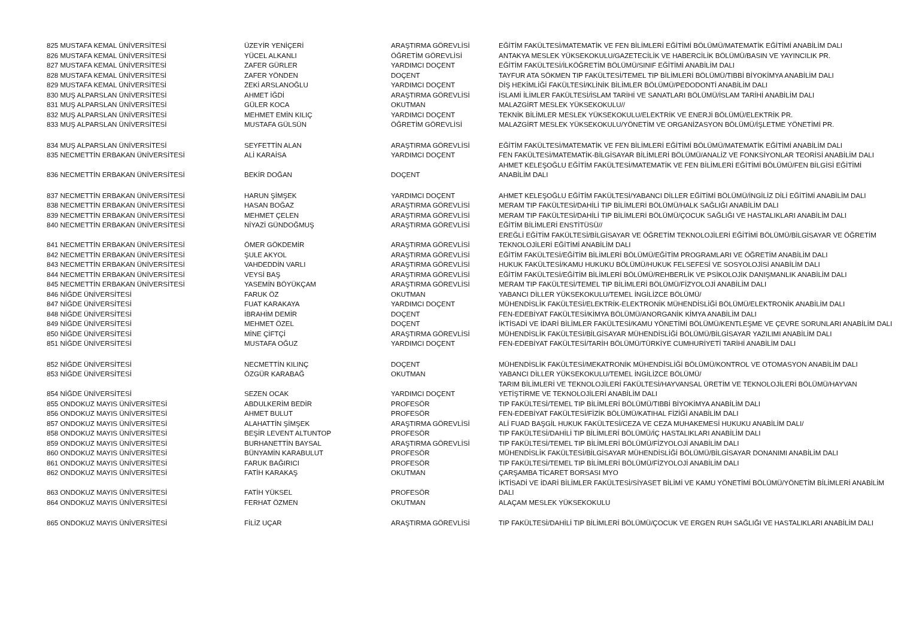| 825 MUSTAFA KEMAL ÜNİVERSİTESİ | ÜZEYİR YENİÇERİ | ARAŞTIRMA GÖREVLİSİ | EĞİTİM FAKÜLTESİ/MATEMATİK VE FEN BİLİMLERİ EĞİTİMİ BÖLÜMÜ/MATEMATİK EĞİTİMİ ANABİLİM DALI |
| 826 MUSTAFA KEMAL ÜNİVERSİTESİ | YÜCEL ALKANLI | ÖĞRETİM GÖREVLİSİ | ANTAKYA MESLEK YÜKSEKOKULU/GAZETECİLİK VE HABERCİLİK BÖLÜMÜ/BASIN VE YAYINCILIK PR. |
| 827 MUSTAFA KEMAL ÜNİVERSİTESİ | ZAFER GÜRLER | YARDIMCI DOÇENT | EĞİTİM FAKÜLTESİ/İLKÖĞRETİM BÖLÜMÜ/SINIF EĞİTİMİ ANABİLİM DALI |
| 828 MUSTAFA KEMAL ÜNİVERSİTESİ | ZAFER YÖNDEN | DOÇENT | TAYFUR ATA SÖKMEN TIP FAKÜLTESİ/TEMEL TIP BİLİMLERİ BÖLÜMÜ/TIBBİ BİYOKİMYA ANABİLİM DALI |
| 829 MUSTAFA KEMAL ÜNİVERSİTESİ | ZEKİ ARSLANOĞLU | YARDIMCI DOÇENT | DİŞ HEKİMLİĞİ FAKÜLTESİ/KLİNİK BİLİMLER BÖLÜMÜ/PEDODONTİ ANABİLİM DALI |
| 830 MUŞ ALPARSLAN ÜNİVERSİTESİ | AHMET İĞDİ | ARAŞTIRMA GÖREVLİSİ | İSLAMİ İLİMLER FAKÜLTESİ/İSLAM TARİHİ VE SANATLARI BÖLÜMÜ/İSLAM TARİHİ ANABİLİM DALI |
| 831 MUŞ ALPARSLAN ÜNİVERSİTESİ | GÜLER KOCA | OKUTMAN | MALAZGİRT MESLEK YÜKSEKOKULU// |
| 832 MUŞ ALPARSLAN ÜNİVERSİTESİ | MEHMET EMİN KILIÇ | YARDIMCI DOÇENT | TEKNİK BİLİMLER MESLEK YÜKSEKOKULU/ELEKTRİK VE ENERJİ BÖLÜMÜ/ELEKTRİK PR. |
| 833 MUŞ ALPARSLAN ÜNİVERSİTESİ | MUSTAFA GÜLSÜN | ÖĞRETİM GÖREVLİSİ | MALAZGİRT MESLEK YÜKSEKOKULU/YÖNETİM VE ORGANİZASYON BÖLÜMÜ/İŞLETME YÖNETİMİ PR. |
| 834 MUŞ ALPARSLAN ÜNİVERSİTESİ | SEYFETTİN ALAN | ARAŞTIRMA GÖREVLİSİ | EĞİTİM FAKÜLTESİ/MATEMATİK VE FEN BİLİMLERİ EĞİTİMİ BÖLÜMÜ/MATEMATİK EĞİTİMİ ANABİLİM DALI |
| 835 NECMETTİN ERBAKAN ÜNİVERSİTESİ | ALİ KARAİSA | YARDIMCI DOÇENT | FEN FAKÜLTESİ/MATEMATİK-BİLGİSAYAR BİLİMLERİ BÖLÜMÜ/ANALİZ VE FONKSİYONLAR TEORİSİ ANABİLİM DALI |
| 836 NECMETTİN ERBAKAN ÜNİVERSİTESİ | BEKİR DOĞAN | DOÇENT | AHMET KELEŞOĞLU EĞİTİM FAKÜLTESİ/MATEMATİK VE FEN BİLİMLERİ EĞİTİMİ BÖLÜMÜ/FEN BİLGİSİ EĞİTİMİ ANABİLİM DALI |
| 837 NECMETTİN ERBAKAN ÜNİVERSİTESİ | HARUN ŞİMŞEK | YARDIMCI DOÇENT | AHMET KELEŞOĞLU EĞİTİM FAKÜLTESİ/YABANCI DİLLER EĞİTİMİ BÖLÜMÜ/İNGİLİZ DİLİ EĞİTİMİ ANABİLİM DALI |
| 838 NECMETTİN ERBAKAN ÜNİVERSİTESİ | HASAN BOĞAZ | ARAŞTIRMA GÖREVLİSİ | MERAM TIP FAKÜLTESİ/DAHİLİ TIP BİLİMLERİ BÖLÜMÜ/HALK SAĞLIĞI ANABİLİM DALI |
| 839 NECMETTİN ERBAKAN ÜNİVERSİTESİ | MEHMET ÇELEN | ARAŞTIRMA GÖREVLİSİ | MERAM TIP FAKÜLTESİ/DAHİLİ TIP BİLİMLERİ BÖLÜMÜ/ÇOCUK SAĞLIĞI VE HASTALIKLARI ANABİLİM DALI |
| 840 NECMETTİN ERBAKAN ÜNİVERSİTESİ | NİYAZİ GÜNDOĞMUŞ | ARAŞTIRMA GÖREVLİSİ | EĞİTİM BİLİMLERİ ENSTİTÜSÜ// |
| 841 NECMETTİN ERBAKAN ÜNİVERSİTESİ | ÖMER GÖKDEMİR | ARAŞTIRMA GÖREVLİSİ | EREĞLİ EĞİTİM FAKÜLTESİ/BİLGİSAYAR VE ÖĞRETİM TEKNOLOJİLERİ EĞİTİMİ BÖLÜMÜ/BİLGİSAYAR VE ÖĞRETİM TEKNOLOJİLERİ EĞİTİMİ ANABİLİM DALI |
| 842 NECMETTİN ERBAKAN ÜNİVERSİTESİ | ŞULE AKYOL | ARAŞTIRMA GÖREVLİSİ | EĞİTİM FAKÜLTESİ/EĞİTİM BİLİMLERİ BÖLÜMÜ/EĞİTİM PROGRAMLARI VE ÖĞRETİM ANABİLİM DALI |
| 843 NECMETTİN ERBAKAN ÜNİVERSİTESİ | VAHDEDDİN VARLI | ARAŞTIRMA GÖREVLİSİ | HUKUK FAKÜLTESİ/KAMU HUKUKU BÖLÜMÜ/HUKUK FELSEFESİ VE SOSYOLOJİSİ ANABİLİM DALI |
| 844 NECMETTİN ERBAKAN ÜNİVERSİTESİ | VEYSİ BAŞ | ARAŞTIRMA GÖREVLİSİ | EĞİTİM FAKÜLTESİ/EĞİTİM BİLİMLERİ BÖLÜMÜ/REHBERLİK VE PSİKOLOJİK DANIŞMANLIK ANABİLİM DALI |
| 845 NECMETTİN ERBAKAN ÜNİVERSİTESİ | YASEMİN BÖYÜKÇAM | ARAŞTIRMA GÖREVLİSİ | MERAM TIP FAKÜLTESİ/TEMEL TIP BİLİMLERİ BÖLÜMÜ/FİZYOLOJİ ANABİLİM DALI |
| 846 NİĞDE ÜNİVERSİTESİ | FARUK ÖZ | OKUTMAN | YABANCI DİLLER YÜKSEKOKULU/TEMEL İNGİLİZCE BÖLÜMÜ/ |
| 847 NİĞDE ÜNİVERSİTESİ | FUAT KARAKAYA | YARDIMCI DOÇENT | MÜHENDİSLİK FAKÜLTESİ/ELEKTRİK-ELEKTRONİK MÜHENDİSLİĞİ BÖLÜMÜ/ELEKTRONİK ANABİLİM DALI |
| 848 NİĞDE ÜNİVERSİTESİ | İBRAHİM DEMİR | DOÇENT | FEN-EDEBİYAT FAKÜLTESİ/KİMYA BÖLÜMÜ/ANORGANİK KİMYA ANABİLİM DALI |
| 849 NİĞDE ÜNİVERSİTESİ | MEHMET ÖZEL | DOÇENT | İKTİSADİ VE İDARİ BİLİMLER FAKÜLTESİ/KAMU YÖNETİMİ BÖLÜMÜ/KENTLEŞME VE ÇEVRE SORUNLARI ANABİLİM DALI |
| 850 NİĞDE ÜNİVERSİTESİ | MİNE ÇİFTÇİ | ARAŞTIRMA GÖREVLİSİ | MÜHENDİSLİK FAKÜLTESİ/BİLGİSAYAR MÜHENDİSLİĞİ BÖLÜMÜ/BİLGİSAYAR YAZILIMI ANABİLİM DALI |
| 851 NİĞDE ÜNİVERSİTESİ | MUSTAFA OĞUZ | YARDIMCI DOÇENT | FEN-EDEBİYAT FAKÜLTESİ/TARİH BÖLÜMÜ/TÜRKİYE CUMHURİYETİ TARİHİ ANABİLİM DALI |
| 852 NİĞDE ÜNİVERSİTESİ | NECMETTİN KILINÇ | DOÇENT | MÜHENDİSLİK FAKÜLTESİ/MEKATRONİK MÜHENDİSLİĞİ BÖLÜMÜ/KONTROL VE OTOMASYON ANABİLİM DALI |
| 853 NİĞDE ÜNİVERSİTESİ | ÖZGÜR KARABAĞ | OKUTMAN | YABANCI DİLLER YÜKSEKOKULU/TEMEL İNGİLİZCE BÖLÜMÜ/ |
| 854 NİĞDE ÜNİVERSİTESİ | SEZEN OCAK | YARDIMCI DOÇENT | TARIM BİLİMLERİ VE TEKNOLOJİLERİ FAKÜLTESİ/HAYVANSAL ÜRETİM VE TEKNOLOJİLERİ BÖLÜMÜ/HAYVAN YETİŞTİRME VE TEKNOLOJİLERİ ANABİLİM DALI |
| 855 ONDOKUZ MAYIS ÜNİVERSİTESİ | ABDULKERİM BEDİR | PROFESÖR | TIP FAKÜLTESİ/TEMEL TIP BİLİMLERİ BÖLÜMÜ/TIBBİ BİYOKİMYA ANABİLİM DALI |
| 856 ONDOKUZ MAYIS ÜNİVERSİTESİ | AHMET BULUT | PROFESÖR | FEN-EDEBİYAT FAKÜLTESİ/FİZİK BÖLÜMÜ/KATIHAL FİZİĞİ ANABİLİM DALI |
| 857 ONDOKUZ MAYIS ÜNİVERSİTESİ | ALAHATTİN ŞİMŞEK | ARAŞTIRMA GÖREVLİSİ | ALİ FUAD BAŞGİL HUKUK FAKÜLTESİ/CEZA VE CEZA MUHAKEMESİ HUKUKU ANABİLİM DALI/ |
| 858 ONDOKUZ MAYIS ÜNİVERSİTESİ | BEŞİR LEVENT ALTUNTOP | PROFESÖR | TIP FAKÜLTESİ/DAHİLİ TIP BİLİMLERİ BÖLÜMÜ/İÇ HASTALIKLARI ANABİLİM DALI |
| 859 ONDOKUZ MAYIS ÜNİVERSİTESİ | BURHANETTİN BAYSAL | ARAŞTIRMA GÖREVLİSİ | TIP FAKÜLTESİ/TEMEL TIP BİLİMLERİ BÖLÜMÜ/FİZYOLOJİ ANABİLİM DALI |
| 860 ONDOKUZ MAYIS ÜNİVERSİTESİ | BÜNYAMİN KARABULUT | PROFESÖR | MÜHENDİSLİK FAKÜLTESİ/BİLGİSAYAR MÜHENDİSLİĞİ BÖLÜMÜ/BİLGİSAYAR DONANIMI ANABİLİM DALI |
| 861 ONDOKUZ MAYIS ÜNİVERSİTESİ | FARUK BAĞIRICI | PROFESÖR | TIP FAKÜLTESİ/TEMEL TIP BİLİMLERİ BÖLÜMÜ/FİZYOLOJİ ANABİLİM DALI |
| 862 ONDOKUZ MAYIS ÜNİVERSİTESİ | FATİH KARAKAŞ | OKUTMAN | ÇARŞAMBA TİCARET BORSASI MYO |
| 863 ONDOKUZ MAYIS ÜNİVERSİTESİ | FATİH YÜKSEL | PROFESÖR | İKTİSADİ VE İDARİ BİLİMLER FAKÜLTESİ/SİYASET BİLİMİ VE KAMU YÖNETİMİ BÖLÜMÜ/YÖNETİM BİLİMLERİ ANABİLİM DALI |
| 864 ONDOKUZ MAYIS ÜNİVERSİTESİ | FERHAT ÖZMEN | OKUTMAN | ALAÇAM MESLEK YÜKSEKOKULU |
| 865 ONDOKUZ MAYIS ÜNİVERSİTESİ | FİLİZ UÇAR | ARAŞTIRMA GÖREVLİSİ | TIP FAKÜLTESİ/DAHİLİ TIP BİLİMLERİ BÖLÜMÜ/ÇOCUK VE ERGEN RUH SAĞLIĞI VE HASTALIKLARI ANABİLİM DALI |